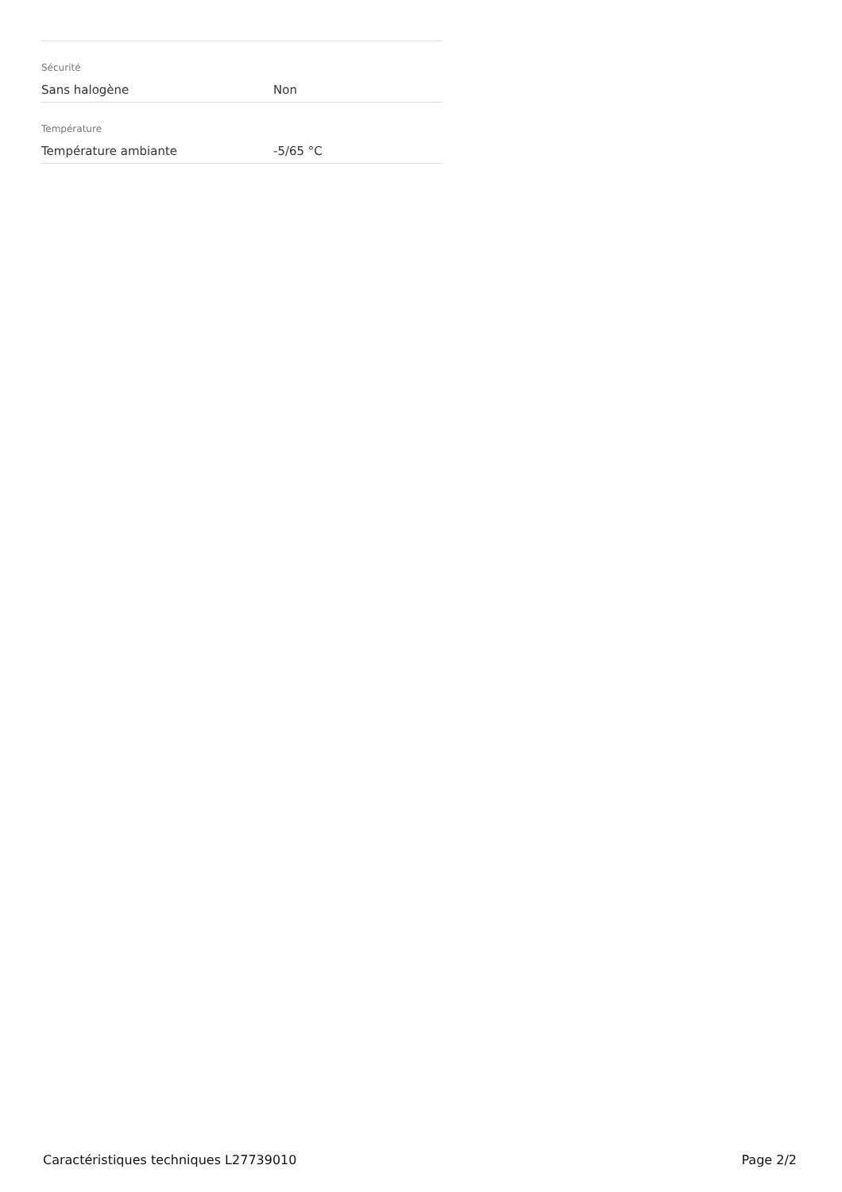| Sécurité | |
| Sans halogène | Non |
| Température | |
| Température ambiante | -5/65 °C |
Caractéristiques techniques L27739010 Page 2/2